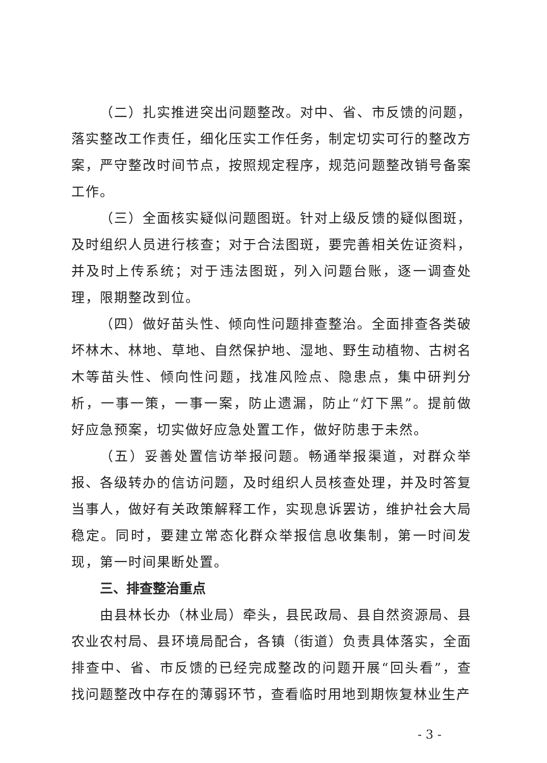（二）扎实推进突出问题整改。对中、省、市反馈的问题，落实整改工作责任，细化压实工作任务，制定切实可行的整改方案，严守整改时间节点，按照规定程序，规范问题整改销号备案工作。
（三）全面核实疑似问题图斑。针对上级反馈的疑似图斑，及时组织人员进行核查；对于合法图斑，要完善相关佐证资料，并及时上传系统；对于违法图斑，列入问题台账，逐一调查处理，限期整改到位。
（四）做好苗头性、倾向性问题排查整治。全面排查各类破坏林木、林地、草地、自然保护地、湿地、野生动植物、古树名木等苗头性、倾向性问题，找准风险点、隐患点，集中研判分析，一事一策，一事一案，防止遗漏，防止“灯下黑”。提前做好应急预案，切实做好应急处置工作，做好防患于未然。
（五）妥善处置信访举报问题。畅通举报渠道，对群众举报、各级转办的信访问题，及时组织人员核查处理，并及时答复当事人，做好有关政策解释工作，实现息诉罢访，维护社会大局稳定。同时，要建立常态化群众举报信息收集制，第一时间发现，第一时间果断处置。
三、排查整治重点
由县林长办（林业局）牵头，县民政局、县自然资源局、县农业农村局、县环境局配合，各镇（街道）负责具体落实，全面排查中、省、市反馈的已经完成整改的问题开展“回头看”，查找问题整改中存在的薄弱环节，查看临时用地到期恢复林业生产
- 3 -